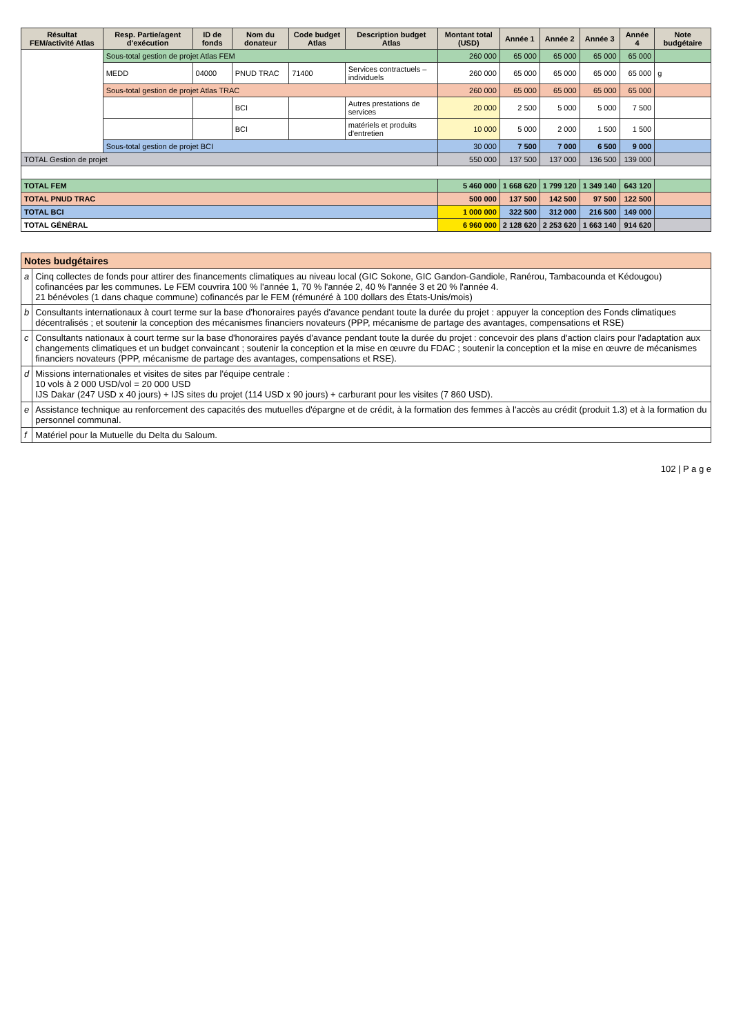| Résultat FEM/activité Atlas | Resp. Partie/agent d'exécution | ID de fonds | Nom du donateur | Code budget Atlas | Description budget Atlas | Montant total (USD) | Année 1 | Année 2 | Année 3 | Année 4 | Note budgétaire |
| --- | --- | --- | --- | --- | --- | --- | --- | --- | --- | --- | --- |
| | Sous-total gestion de projet Atlas FEM | | | | | 260 000 | 65 000 | 65 000 | 65 000 | 65 000 | |
| | MEDD | 04000 | PNUD TRAC | 71400 | Services contractuels – individuels | 260 000 | 65 000 | 65 000 | 65 000 | 65 000 | g |
| | Sous-total gestion de projet Atlas TRAC | | | | | 260 000 | 65 000 | 65 000 | 65 000 | 65 000 | |
| | | | BCI | | Autres prestations de services | 20 000 | 2 500 | 5 000 | 5 000 | 7 500 | |
| | | | BCI | | matériels et produits d'entretien | 10 000 | 5 000 | 2 000 | 1 500 | 1 500 | |
| | Sous-total gestion de projet BCI | | | | | 30 000 | 7 500 | 7 000 | 6 500 | 9 000 | |
| TOTAL Gestion de projet | | | | | | 550 000 | 137 500 | 137 000 | 136 500 | 139 000 | |
| TOTAL FEM | | | | | | 5 460 000 | 1 668 620 | 1 799 120 | 1 349 140 | 643 120 | |
| TOTAL PNUD TRAC | | | | | | 500 000 | 137 500 | 142 500 | 97 500 | 122 500 | |
| TOTAL BCI | | | | | | 1 000 000 | 322 500 | 312 000 | 216 500 | 149 000 | |
| TOTAL GÉNÉRAL | | | | | | 6 960 000 | 2 128 620 | 2 253 620 | 1 663 140 | 914 620 | |
| Notes budgétaires | |
| --- | --- |
| a | Cinq collectes de fonds pour attirer des financements climatiques au niveau local (GIC Sokone, GIC Gandon-Gandiole, Ranérou, Tambacounda et Kédougou) cofinancées par les communes. Le FEM couvrira 100 % l'année 1, 70 % l'année 2, 40 % l'année 3 et 20 % l'année 4. 21 bénévoles (1 dans chaque commune) cofinancés par le FEM (rémunéré à 100 dollars des États-Unis/mois) |
| b | Consultants internationaux à court terme sur la base d'honoraires payés d'avance pendant toute la durée du projet : appuyer la conception des Fonds climatiques décentralisés ; et soutenir la conception des mécanismes financiers novateurs (PPP, mécanisme de partage des avantages, compensations et RSE) |
| c | Consultants nationaux à court terme sur la base d'honoraires payés d'avance pendant toute la durée du projet : concevoir des plans d'action clairs pour l'adaptation aux changements climatiques et un budget convaincant ; soutenir la conception et la mise en œuvre du FDAC ; soutenir la conception et la mise en œuvre de mécanismes financiers novateurs (PPP, mécanisme de partage des avantages, compensations et RSE). |
| d | Missions internationales et visites de sites par l'équipe centrale : 10 vols à 2 000 USD/vol = 20 000 USD IJS Dakar (247 USD x 40 jours) + IJS sites du projet (114 USD x 90 jours) + carburant pour les visites (7 860 USD). |
| e | Assistance technique au renforcement des capacités des mutuelles d'épargne et de crédit, à la formation des femmes à l'accès au crédit (produit 1.3) et à la formation du personnel communal. |
| f | Matériel pour la Mutuelle du Delta du Saloum. |
102 | P a g e